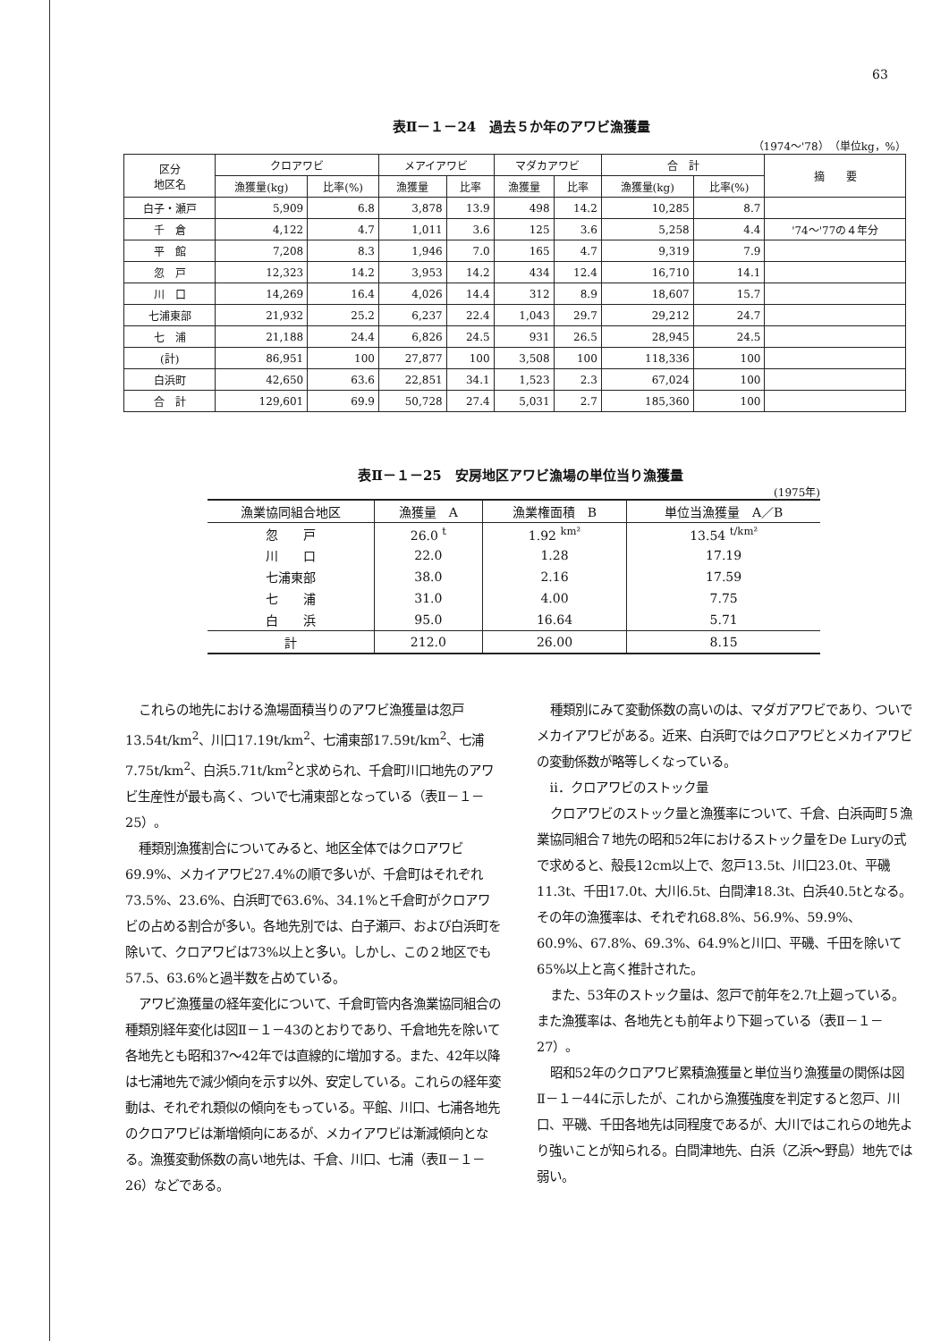63
表Ⅱ－１－24　過去５か年のアワビ漁獲量
（1974～'78）　（単位kg，%）
| 区分 地区名 | クロアワビ | | メアイアワビ | | マダカアワビ | | 合 計 | | 摘 要 |
| --- | --- | --- | --- | --- | --- | --- | --- | --- | --- |
| | 漁獲量(kg) | 比率(%) | 漁獲量 | 比率 | 漁獲量 | 比率 | 漁獲量(kg) | 比率(%) | |
| 白子・瀬戸 | 5,909 | 6.8 | 3,878 | 13.9 | 498 | 14.2 | 10,285 | 8.7 | |
| 千 倉 | 4,122 | 4.7 | 1,011 | 3.6 | 125 | 3.6 | 5,258 | 4.4 | '74～'77の４年分 |
| 平 館 | 7,208 | 8.3 | 1,946 | 7.0 | 165 | 4.7 | 9,319 | 7.9 | |
| 忽 戸 | 12,323 | 14.2 | 3,953 | 14.2 | 434 | 12.4 | 16,710 | 14.1 | |
| 川 口 | 14,269 | 16.4 | 4,026 | 14.4 | 312 | 8.9 | 18,607 | 15.7 | |
| 七浦東部 | 21,932 | 25.2 | 6,237 | 22.4 | 1,043 | 29.7 | 29,212 | 24.7 | |
| 七 浦 | 21,188 | 24.4 | 6,826 | 24.5 | 931 | 26.5 | 28,945 | 24.5 | |
| (計) | 86,951 | 100 | 27,877 | 100 | 3,508 | 100 | 118,336 | 100 | |
| 白浜町 | 42,650 | 63.6 | 22,851 | 34.1 | 1,523 | 2.3 | 67,024 | 100 | |
| 合 計 | 129,601 | 69.9 | 50,728 | 27.4 | 5,031 | 2.7 | 185,360 | 100 | |
表Ⅱ－１－25　安房地区アワビ漁場の単位当り漁獲量
(1975年)
| 漁業協同組合地区 | 漁獲量 A | 漁業権面積 B | 単位当漁獲量 A／B |
| --- | --- | --- | --- |
| 忽 戸 | 26.0 <sup>t</sup> | 1.92 <sup>km²</sup> | 13.54 <sup>t/km²</sup> |
| 川 口 | 22.0 | 1.28 | 17.19 |
| 七浦東部 | 38.0 | 2.16 | 17.59 |
| 七 浦 | 31.0 | 4.00 | 7.75 |
| 白 浜 | 95.0 | 16.64 | 5.71 |
| 計 | 212.0 | 26.00 | 8.15 |
これらの地先における漁場面積当りのアワビ漁獲量は忽戸13.54t/km<sup>2</sup>、川口17.19t/km<sup>2</sup>、七浦東部17.59t/km<sup>2</sup>、七浦7.75t/km<sup>2</sup>、白浜5.71t/km<sup>2</sup>と求められ、千倉町川口地先のアワビ生産性が最も高く、ついで七浦東部となっている（表Ⅱ－１－25）。
種類別漁獲割合についてみると、地区全体ではクロアワビ69.9%、メカイアワビ27.4%の順で多いが、千倉町はそれぞれ73.5%、23.6%、白浜町で63.6%、34.1%と千倉町がクロアワビの占める割合が多い。各地先別では、白子瀬戸、および白浜町を除いて、クロアワビは73%以上と多い。しかし、この２地区でも57.5、63.6%と過半数を占めている。
アワビ漁獲量の経年変化について、千倉町管内各漁業協同組合の種類別経年変化は図Ⅱ－１－43のとおりであり、千倉地先を除いて各地先とも昭和37～42年では直線的に増加する。また、42年以降は七浦地先で減少傾向を示す以外、安定している。これらの経年変動は、それぞれ類似の傾向をもっている。平館、川口、七浦各地先のクロアワビは漸増傾向にあるが、メカイアワビは漸減傾向となる。漁獲変動係数の高い地先は、千倉、川口、七浦（表Ⅱ－１－26）などである。
種類別にみて変動係数の高いのは、マダガアワビであり、ついでメカイアワビがある。近来、白浜町ではクロアワビとメカイアワビの変動係数が略等しくなっている。
ii．クロアワビのストック量
クロアワビのストック量と漁獲率について、千倉、白浜両町５漁業協同組合７地先の昭和52年におけるストック量をDe Luryの式で求めると、殻長12cm以上で、忽戸13.5t、川口23.0t、平磯11.3t、千田17.0t、大川6.5t、白間津18.3t、白浜40.5tとなる。その年の漁獲率は、それぞれ68.8%、56.9%、59.9%、60.9%、67.8%、69.3%、64.9%と川口、平磯、千田を除いて65%以上と高く推計された。
また、53年のストック量は、忽戸で前年を2.7t上廻っている。また漁獲率は、各地先とも前年より下廻っている（表Ⅱ－１－27）。
昭和52年のクロアワビ累積漁獲量と単位当り漁獲量の関係は図Ⅱ－１－44に示したが、これから漁獲強度を判定すると忽戸、川口、平磯、千田各地先は同程度であるが、大川ではこれらの地先より強いことが知られる。白間津地先、白浜（乙浜～野島）地先では弱い。